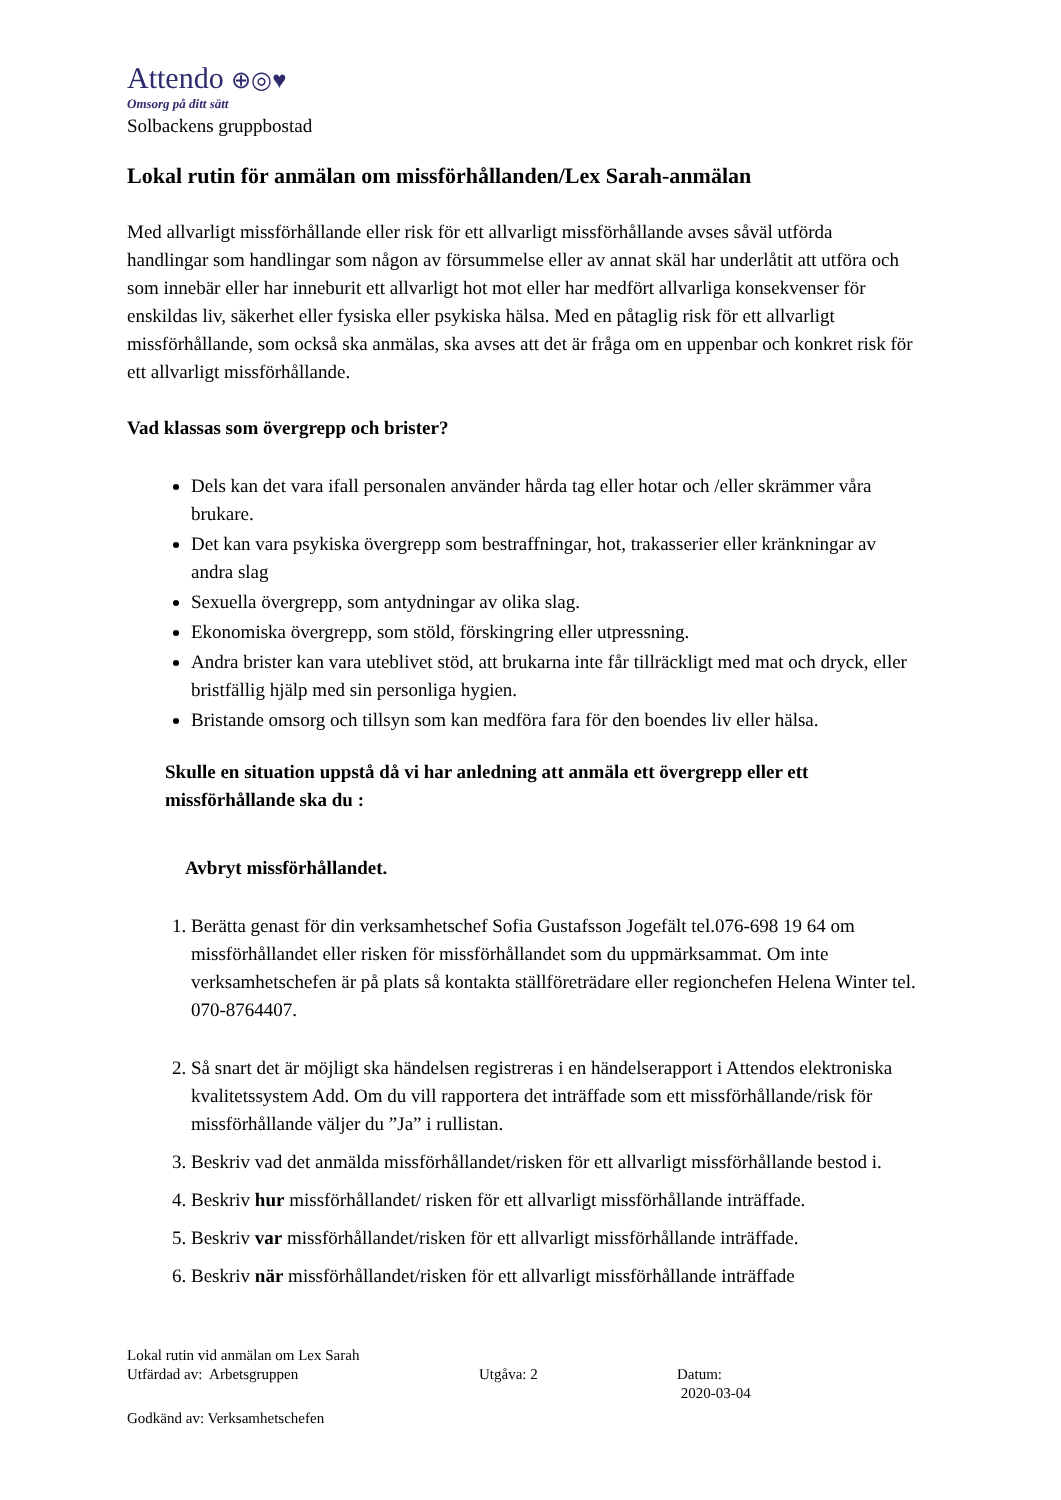Attendo ⊕◎♥
Omsorg på ditt sätt
Solbackens gruppbostad
Lokal rutin för anmälan om missförhållanden/Lex Sarah-anmälan
Med allvarligt missförhållande eller risk för ett allvarligt missförhållande avses såväl utförda handlingar som handlingar som någon av försummelse eller av annat skäl har underlåtit att utföra och som innebär eller har inneburit ett allvarligt hot mot eller har medfört allvarliga konsekvenser för enskildas liv, säkerhet eller fysiska eller psykiska hälsa. Med en påtaglig risk för ett allvarligt missförhållande, som också ska anmälas, ska avses att det är fråga om en uppenbar och konkret risk för ett allvarligt missförhållande.
Vad klassas som övergrepp och brister?
Dels kan det vara ifall personalen använder hårda tag eller hotar och /eller skrämmer våra brukare.
Det kan vara psykiska övergrepp som bestraffningar, hot, trakasserier eller kränkningar av andra slag
Sexuella övergrepp, som antydningar av olika slag.
Ekonomiska övergrepp, som stöld, förskingring eller utpressning.
Andra brister kan vara uteblivet stöd, att brukarna inte får tillräckligt med mat och dryck, eller bristfällig hjälp med sin personliga hygien.
Bristande omsorg och tillsyn som kan medföra fara för den boendes liv eller hälsa.
Skulle en situation uppstå då vi har anledning att anmäla ett övergrepp eller ett missförhållande ska du :
Avbryt missförhållandet.
1. Berätta genast för din verksamhetschef Sofia Gustafsson Jogefält tel.076-698 19 64 om missförhållandet eller risken för missförhållandet som du uppmärksammat. Om inte verksamhetschefen är på plats så kontakta ställföreträdare eller regionchefen Helena Winter tel. 070-8764407.
2. Så snart det är möjligt ska händelsen registreras i en händelserapport i Attendos elektroniska kvalitetssystem Add. Om du vill rapportera det inträffade som ett missförhållande/risk för missförhållande väljer du ”Ja” i rullistan.
3. Beskriv vad det anmälda missförhållandet/risken för ett allvarligt missförhållande bestod i.
4. Beskriv hur missförhållandet/ risken för ett allvarligt missförhållande inträffade.
5. Beskriv var missförhållandet/risken för ett allvarligt missförhållande inträffade.
6. Beskriv när missförhållandet/risken för ett allvarligt missförhållande inträffade
Lokal rutin vid anmälan om Lex Sarah
Utfärdad av: Arbetsgruppen Utgåva: 2 Datum:
2020-03-04
Godkänd av: Verksamhetschefen